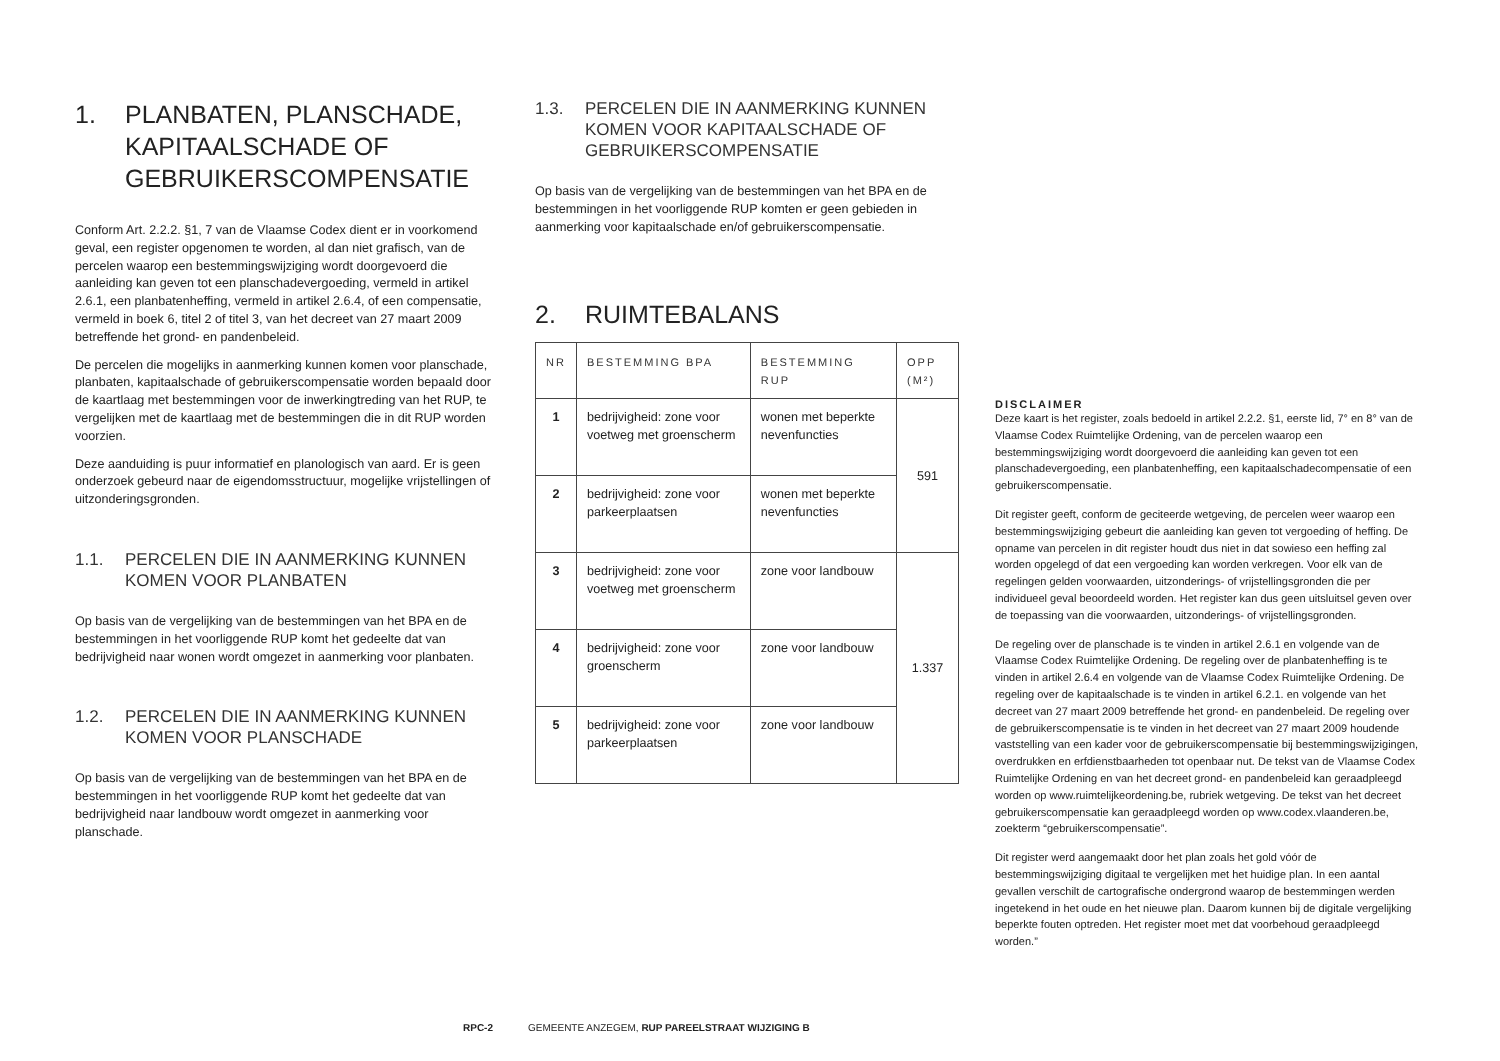1. PLANBATEN, PLANSCHADE, KAPITAALSCHADE OF GEBRUIKERSCOMPENSATIE
Conform Art. 2.2.2. §1, 7 van de Vlaamse Codex dient er in voorkomend geval, een register opgenomen te worden, al dan niet grafisch, van de percelen waarop een bestemmingswijziging wordt doorgevoerd die aanleiding kan geven tot een planschadevergoeding, vermeld in artikel 2.6.1, een planbatenheffing, vermeld in artikel 2.6.4, of een compensatie, vermeld in boek 6, titel 2 of titel 3, van het decreet van 27 maart 2009 betreffende het grond- en pandenbeleid.
De percelen die mogelijks in aanmerking kunnen komen voor planschade, planbaten, kapitaalschade of gebruikerscompensatie worden bepaald door de kaartlaag met bestemmingen voor de inwerkingtreding van het RUP, te vergelijken met de kaartlaag met de bestemmingen die in dit RUP worden voorzien.
Deze aanduiding is puur informatief en planologisch van aard. Er is geen onderzoek gebeurd naar de eigendomsstructuur, mogelijke vrijstellingen of uitzonderingsgronden.
1.1. PERCELEN DIE IN AANMERKING KUNNEN KOMEN VOOR PLANBATEN
Op basis van de vergelijking van de bestemmingen van het BPA en de bestemmingen in het voorliggende RUP komt het gedeelte dat van bedrijvigheid naar wonen wordt omgezet in aanmerking voor planbaten.
1.2. PERCELEN DIE IN AANMERKING KUNNEN KOMEN VOOR PLANSCHADE
Op basis van de vergelijking van de bestemmingen van het BPA en de bestemmingen in het voorliggende RUP komt het gedeelte dat van bedrijvigheid naar landbouw wordt omgezet in aanmerking voor planschade.
1.3. PERCELEN DIE IN AANMERKING KUNNEN KOMEN VOOR KAPITAALSCHADE OF GEBRUIKERSCOMPENSATIE
Op basis van de vergelijking van de bestemmingen van het BPA en de bestemmingen in het voorliggende RUP komten er geen gebieden in aanmerking voor kapitaalschade en/of gebruikerscompensatie.
2. RUIMTEBALANS
| NR | BESTEMMING BPA | BESTEMMING RUP | OPP (M²) |
| --- | --- | --- | --- |
| 1 | bedrijvigheid: zone voor voetweg met groenscherm | wonen met beperkte nevenfuncties | 591 |
| 2 | bedrijvigheid: zone voor parkeerplaatsen | wonen met beperkte nevenfuncties | |
| 3 | bedrijvigheid: zone voor voetweg met groenscherm | zone voor landbouw | 1.337 |
| 4 | bedrijvigheid: zone voor groenscherm | zone voor landbouw | |
| 5 | bedrijvigheid: zone voor parkeerplaatsen | zone voor landbouw | |
DISCLAIMER
Deze kaart is het register, zoals bedoeld in artikel 2.2.2. §1, eerste lid, 7° en 8° van de Vlaamse Codex Ruimtelijke Ordening, van de percelen waarop een bestemmingswijziging wordt doorgevoerd die aanleiding kan geven tot een planschadevergoeding, een planbatenheffing, een kapitaalschadecompensatie of een gebruikerscompensatie.
Dit register geeft, conform de geciteerde wetgeving, de percelen weer waarop een bestemmingswijziging gebeurt die aanleiding kan geven tot vergoeding of heffing. De opname van percelen in dit register houdt dus niet in dat sowieso een heffing zal worden opgelegd of dat een vergoeding kan worden verkregen. Voor elk van de regelingen gelden voorwaarden, uitzonderings- of vrijstellingsgronden die per individueel geval beoordeeld worden. Het register kan dus geen uitsluitsel geven over de toepassing van die voorwaarden, uitzonderings- of vrijstellingsgronden.
De regeling over de planschade is te vinden in artikel 2.6.1 en volgende van de Vlaamse Codex Ruimtelijke Ordening. De regeling over de planbatenheffing is te vinden in artikel 2.6.4 en volgende van de Vlaamse Codex Ruimtelijke Ordening. De regeling over de kapitaalschade is te vinden in artikel 6.2.1. en volgende van het decreet van 27 maart 2009 betreffende het grond- en pandenbeleid. De regeling over de gebruikerscompensatie is te vinden in het decreet van 27 maart 2009 houdende vaststelling van een kader voor de gebruikerscompensatie bij bestemmingswijzigingen, overdrukken en erfdienstbaarheden tot openbaar nut. De tekst van de Vlaamse Codex Ruimtelijke Ordening en van het decreet grond- en pandenbeleid kan geraadpleegd worden op www.ruimtelijkeordening.be, rubriek wetgeving. De tekst van het decreet gebruikerscompensatie kan geraadpleegd worden op www.codex.vlaanderen.be, zoekterm “gebruikerscompensatie”.
Dit register werd aangemaakt door het plan zoals het gold vóór de bestemmingswijziging digitaal te vergelijken met het huidige plan. In een aantal gevallen verschilt de cartografische ondergrond waarop de bestemmingen werden ingetekend in het oude en het nieuwe plan. Daarom kunnen bij de digitale vergelijking beperkte fouten optreden. Het register moet met dat voorbehoud geraadpleegd worden.”
RPC-2 GEMEENTE ANZEGEM, RUP PAREELSTRAAT WIJZIGING B